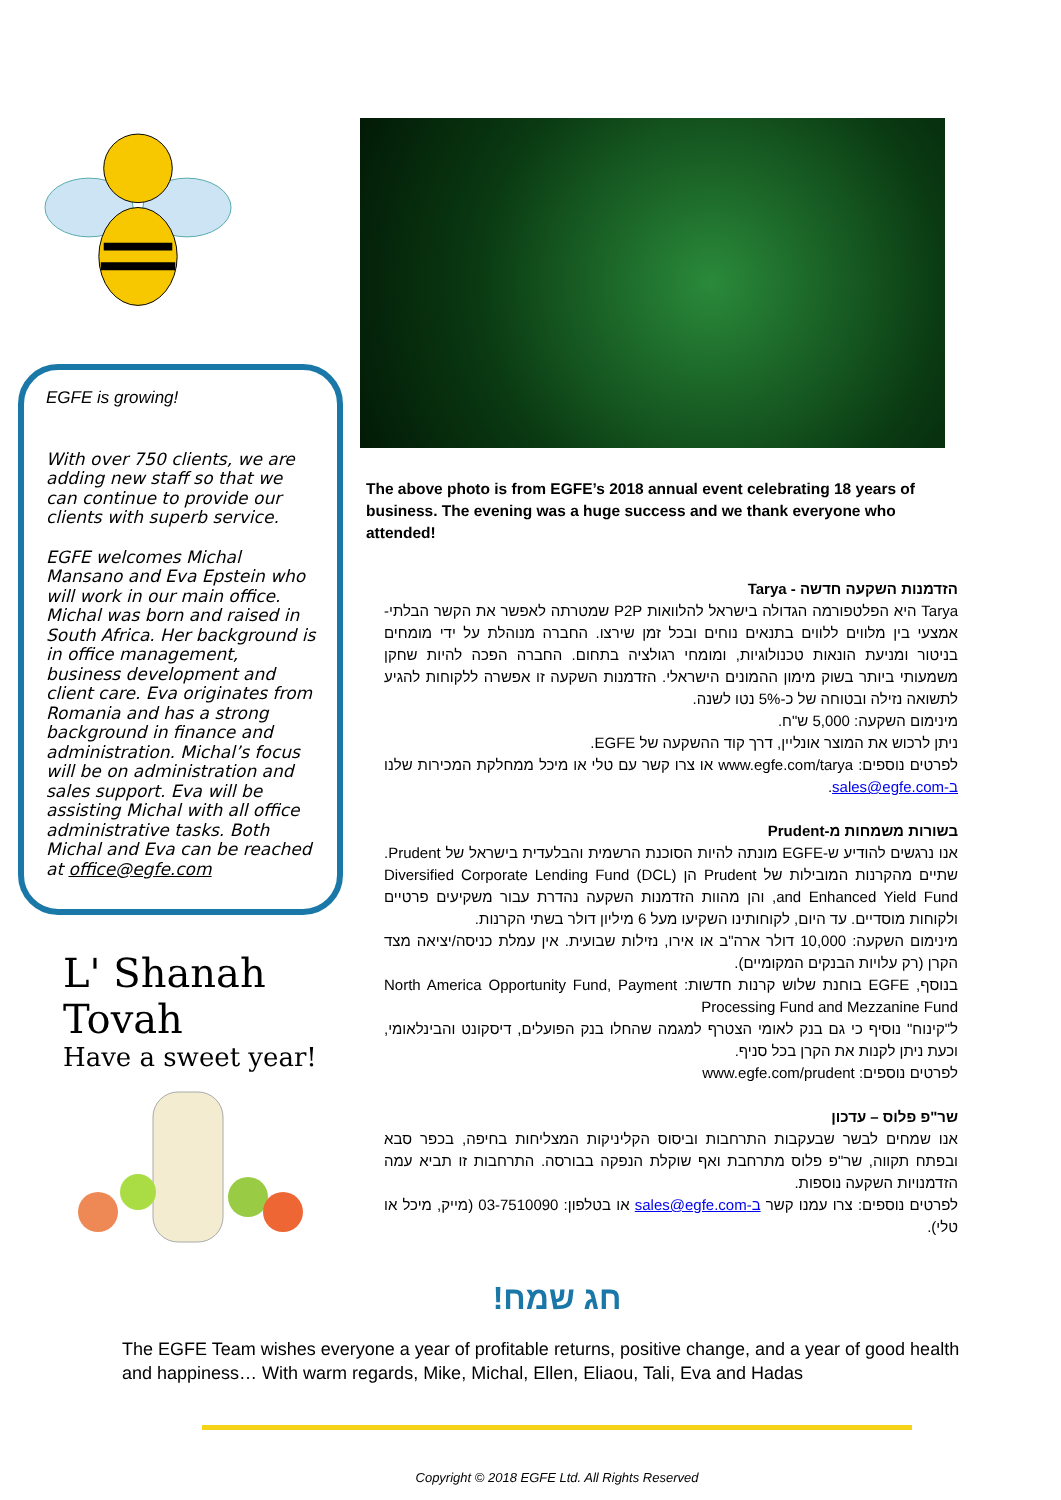EGFE is growing!
With over 750 clients, we are adding new staff so that we can continue to provide our clients with superb service.
EGFE welcomes Michal Mansano and Eva Epstein who will work in our main office. Michal was born and raised in South Africa. Her background is in office management, business development and client care. Eva originates from Romania and has a strong background in finance and administration. Michal’s focus will be on administration and sales support. Eva will be assisting Michal with all office administrative tasks. Both Michal and Eva can be reached at office@egfe.com
L' Shanah Tovah
Have a sweet year!
The above photo is from EGFE’s 2018 annual event celebrating 18 years of business. The evening was a huge success and we thank everyone who attended!
הזדמנות השקעה חדשה - Tarya
Tarya היא הפלטפורמה הגדולה בישראל להלוואות P2P שמטרתה לאפשר את הקשר הבלתי-אמצעי בין מלווים ללווים בתנאים נוחים ובכל זמן שירצו. החברה מנוהלת על ידי מומחים בניטור ומניעת הונאות טכנולוגיות, ומומחי רגולציה בתחום. החברה הפכה להיות שחקן משמעותי ביותר בשוק מימון ההמונים הישראלי. הזדמנות השקעה זו אפשרה ללקוחות להגיע לתשואה נזילה ובטוחה של כ-5% נטו לשנה.
מינימום השקעה: 5,000 ש"ח.
ניתן לרכוש את המוצר אונליין, דרך קוד ההשקעה של EGFE.
לפרטים נוספים: www.egfe.com/tarya או צרו קשר עם טלי או מיכל ממחלקת המכירות שלנו ב-sales@egfe.com.
בשורות משמחות מ-Prudent
אנו נרגשים להודיע ש-EGFE מונתה להיות הסוכנת הרשמית והבלעדית בישראל של Prudent. שתיים מהקרנות המובילות של Prudent הן Diversified Corporate Lending Fund (DCL) and Enhanced Yield Fund, והן מהוות הזדמנות השקעה נהדרת עבור משקיעים פרטיים ולקוחות מוסדיים. עד היום, לקוחותינו השקיעו מעל 6 מיליון דולר בשתי הקרנות.
מינימום השקעה: 10,000 דולר ארה"ב או אירו, נזילות שבועית. אין עמלת כניסה/יציאה מצד הקרן (רק עלויות הבנקים המקומיים).
בנוסף, EGFE בוחנת שלוש קרנות חדשות: North America Opportunity Fund, Payment Processing Fund and Mezzanine Fund
ל"קינוח" נוסיף כי גם בנק לאומי הצטרף למגמה שהחלו בנק הפועלים, דיסקונט והבינלאומי, וכעת ניתן לקנות את הקרן בכל סניף.
לפרטים נוספים: www.egfe.com/prudent
שר"פ פלוס – עדכון
אנו שמחים לבשר שבעקבות התרחבות וביסוס הקליניקות המצליחות בחיפה, בכפר סבא ובפתח תקווה, שר"פ פלוס מתרחבת ואף שוקלת הנפקה בבורסה. התרחבות זו תביא עמה הזדמנויות השקעה נוספות.
לפרטים נוספים: צרו עמנו קשר ב-sales@egfe.com או בטלפון: 03-7510090 (מייק, מיכל או טלי).
חג שמח!
The EGFE Team wishes everyone a year of profitable returns, positive change, and a year of good health and happiness… With warm regards, Mike, Michal, Ellen, Eliaou, Tali, Eva and Hadas
Copyright © 2018 EGFE Ltd. All Rights Reserved